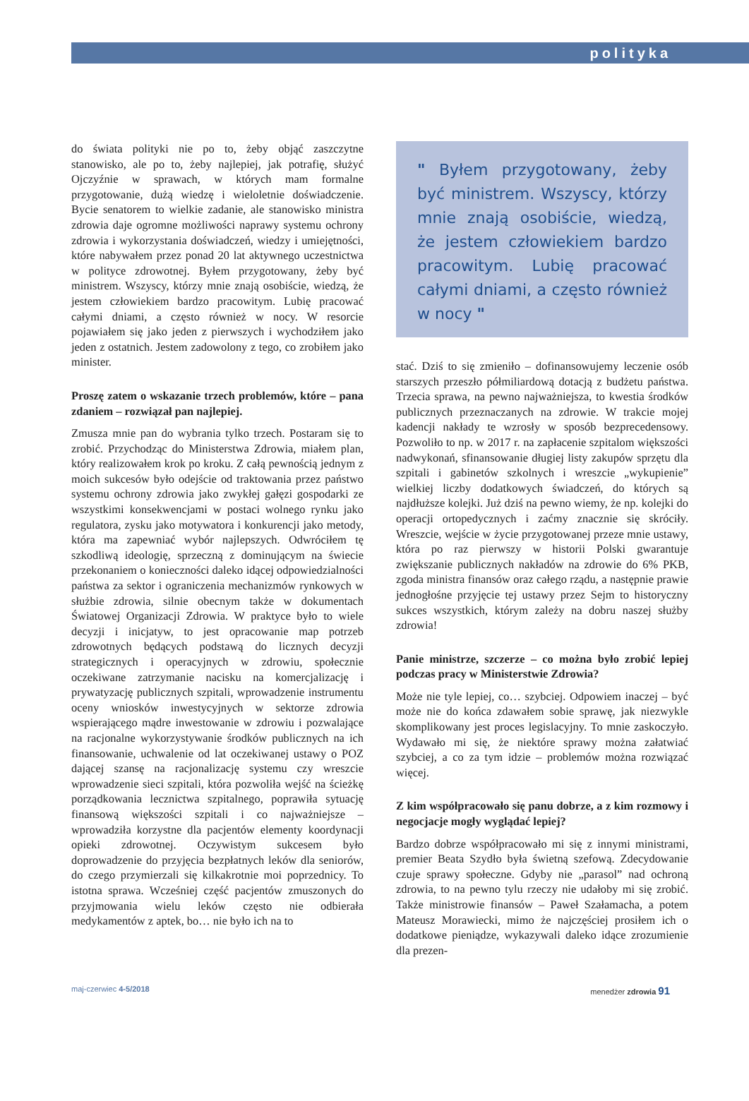polityka
do świata polityki nie po to, żeby objąć zaszczytne stanowisko, ale po to, żeby najlepiej, jak potrafię, służyć Ojczyźnie w sprawach, w których mam formalne przygotowanie, dużą wiedzę i wieloletnie doświadczenie. Bycie senatorem to wielkie zadanie, ale stanowisko ministra zdrowia daje ogromne możliwości naprawy systemu ochrony zdrowia i wykorzystania doświadczeń, wiedzy i umiejętności, które nabywałem przez ponad 20 lat aktywnego uczestnictwa w polityce zdrowotnej. Byłem przygotowany, żeby być ministrem. Wszyscy, którzy mnie znają osobiście, wiedzą, że jestem człowiekiem bardzo pracowitym. Lubię pracować całymi dniami, a często również w nocy. W resorcie pojawiałem się jako jeden z pierwszych i wychodziłem jako jeden z ostatnich. Jestem zadowolony z tego, co zrobiłem jako minister.
Proszę zatem o wskazanie trzech problemów, które – pana zdaniem – rozwiązał pan najlepiej.
Zmusza mnie pan do wybrania tylko trzech. Postaram się to zrobić. Przychodząc do Ministerstwa Zdrowia, miałem plan, który realizowałem krok po kroku. Z całą pewnością jednym z moich sukcesów było odejście od traktowania przez państwo systemu ochrony zdrowia jako zwykłej gałęzi gospodarki ze wszystkimi konsekwencjami w postaci wolnego rynku jako regulatora, zysku jako motywatora i konkurencji jako metody, która ma zapewniać wybór najlepszych. Odwróciłem tę szkodliwą ideologię, sprzeczną z dominującym na świecie przekonaniem o konieczności daleko idącej odpowiedzialności państwa za sektor i ograniczenia mechanizmów rynkowych w służbie zdrowia, silnie obecnym także w dokumentach Światowej Organizacji Zdrowia. W praktyce było to wiele decyzji i inicjatyw, to jest opracowanie map potrzeb zdrowotnych będących podstawą do licznych decyzji strategicznych i operacyjnych w zdrowiu, społecznie oczekiwane zatrzymanie nacisku na komercjalizację i prywatyzację publicznych szpitali, wprowadzenie instrumentu oceny wniosków inwestycyjnych w sektorze zdrowia wspierającego mądre inwestowanie w zdrowiu i pozwalające na racjonalne wykorzystywanie środków publicznych na ich finansowanie, uchwalenie od lat oczekiwanej ustawy o POZ dającej szansę na racjonalizację systemu czy wreszcie wprowadzenie sieci szpitali, która pozwoliła wejść na ścieżkę porządkowania lecznictwa szpitalnego, poprawiła sytuację finansową większości szpitali i co najważniejsze – wprowadziła korzystne dla pacjentów elementy koordynacji opieki zdrowotnej. Oczywistym sukcesem było doprowadzenie do przyjęcia bezpłatnych leków dla seniorów, do czego przymierzali się kilkakrotnie moi poprzednicy. To istotna sprawa. Wcześniej część pacjentów zmuszonych do przyjmowania wielu leków często nie odbierała medykamentów z aptek, bo… nie było ich na to
" Byłem przygotowany, żeby być ministrem. Wszyscy, którzy mnie znają osobiście, wiedzą, że jestem człowiekiem bardzo pracowitym. Lubię pracować całymi dniami, a często również w nocy "
stać. Dziś to się zmieniło – dofinansowujemy leczenie osób starszych przeszło półmiliardową dotacją z budżetu państwa. Trzecia sprawa, na pewno najważniejsza, to kwestia środków publicznych przeznaczanych na zdrowie. W trakcie mojej kadencji nakłady te wzrosły w sposób bezprecedensowy. Pozwoliło to np. w 2017 r. na zapłacenie szpitalom większości nadwykonań, sfinansowanie długiej listy zakupów sprzętu dla szpitali i gabinetów szkolnych i wreszcie „wykupienie” wielkiej liczby dodatkowych świadczeń, do których są najdłuższe kolejki. Już dziś na pewno wiemy, że np. kolejki do operacji ortopedycznych i zaćmy znacznie się skróciły. Wreszcie, wejście w życie przygotowanej przeze mnie ustawy, która po raz pierwszy w historii Polski gwarantuje zwiększanie publicznych nakładów na zdrowie do 6% PKB, zgoda ministra finansów oraz całego rządu, a następnie prawie jednogłośne przyjęcie tej ustawy przez Sejm to historyczny sukces wszystkich, którym zależy na dobru naszej służby zdrowia!
Panie ministrze, szczerze – co można było zrobić lepiej podczas pracy w Ministerstwie Zdrowia?
Może nie tyle lepiej, co… szybciej. Odpowiem inaczej – być może nie do końca zdawałem sobie sprawę, jak niezwykle skomplikowany jest proces legislacyjny. To mnie zaskoczyło. Wydawało mi się, że niektóre sprawy można załatwiać szybciej, a co za tym idzie – problemów można rozwiązać więcej.
Z kim współpracowało się panu dobrze, a z kim rozmowy i negocjacje mogły wyglądać lepiej?
Bardzo dobrze współpracowało mi się z innymi ministrami, premier Beata Szydło była świetną szefową. Zdecydowanie czuje sprawy społeczne. Gdyby nie „parasol” nad ochroną zdrowia, to na pewno tylu rzeczy nie udałoby mi się zrobić. Także ministrowie finansów – Paweł Szałamacha, a potem Mateusz Morawiecki, mimo że najczęściej prosiłem ich o dodatkowe pieniądze, wykazywali daleko idące zrozumienie dla prezen-
maj-czerwiec 4-5/2018 menedżer zdrowia 91